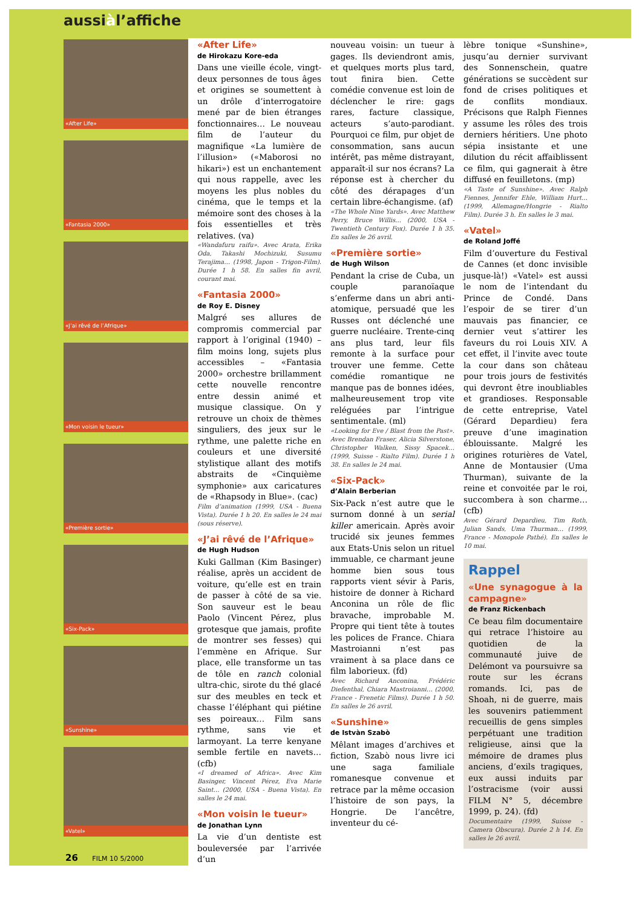aussiàl’affiche
«After Life»
«Fantasia 2000»
«J’ai rêvé de l’Afrique»
«Mon voisin le tueur»
«Première sortie»
«Six-Pack»
«Sunshine»
«Vatel»
«After Life»
de Hirokazu Kore-eda
Dans une vieille école, vingt-deux personnes de tous âges et origines se soumettent à un drôle d’interrogatoire mené par de bien étranges fonctionnaires… Le nouveau film de l’auteur du magnifique «La lumière de l’illusion» («Maborosi no hikari») est un enchantement qui nous rappelle, avec les moyens les plus nobles du cinéma, que le temps et la mémoire sont des choses à la fois essentielles et très relatives. (va)
«Wandafuru raifu». Avec Arata, Erika Oda, Takashi Mochizuki, Susumu Terajima… (1998, Japon - Trigon-Film). Durée 1 h 58. En salles fin avril, courant mai.
«Fantasia 2000»
de Roy E. Disney
Malgré ses allures de compromis commercial par rapport à l’original (1940) – film moins long, sujets plus accessibles – «Fantasia 2000» orchestre brillamment cette nouvelle rencontre entre dessin animé et musique classique. On y retrouve un choix de thèmes singuliers, des jeux sur le rythme, une palette riche en couleurs et une diversité stylistique allant des motifs abstraits de «Cinquième symphonie» aux caricatures de «Rhapsody in Blue». (cac)
Film d’animation (1999, USA - Buena Vista). Durée 1 h 20. En salles le 24 mai (sous réserve).
«J’ai rêvé de l’Afrique»
de Hugh Hudson
Kuki Gallman (Kim Basinger) réalise, après un accident de voiture, qu’elle est en train de passer à côté de sa vie. Son sauveur est le beau Paolo (Vincent Pérez, plus grotesque que jamais, profite de montrer ses fesses) qui l’emmène en Afrique. Sur place, elle transforme un tas de tôle en ranch colonial ultra-chic, sirote du thé glacé sur des meubles en teck et chasse l’éléphant qui piétine ses poireaux… Film sans rythme, sans vie et larmoyant. La terre kenyane semble fertile en navets… (cfb)
«I dreamed of Africa». Avec Kim Basinger, Vincent Pérez, Eva Marie Saint… (2000, USA - Buena Vista). En salles le 24 mai.
«Mon voisin le tueur»
de Jonathan Lynn
La vie d’un dentiste est bouleversée par l’arrivée d’un
nouveau voisin: un tueur à gages. Ils deviendront amis, et quelques morts plus tard, tout finira bien. Cette comédie convenue est loin de déclencher le rire: gags rares, facture classique, acteurs s’auto-parodiant. Pourquoi ce film, pur objet de consommation, sans aucun intérêt, pas même distrayant, apparaît-il sur nos écrans? La réponse est à chercher du côté des dérapages d’un certain libre-échangisme. (af)
«The Whole Nine Yards». Avec Matthew Perry, Bruce Willis… (2000, USA - Twentieth Century Fox). Durée 1 h 35. En salles le 26 avril.
«Première sortie»
de Hugh Wilson
Pendant la crise de Cuba, un couple paranoïaque s’enferme dans un abri anti-atomique, persuadé que les Russes ont déclenché une guerre nucléaire. Trente-cinq ans plus tard, leur fils remonte à la surface pour trouver une femme. Cette comédie romantique ne manque pas de bonnes idées, malheureusement trop vite reléguées par l’intrigue sentimentale. (ml)
«Looking for Eve / Blast from the Past». Avec Brendan Fraser, Alicia Silverstone, Christopher Walken, Sissy Spacek… (1999, Suisse - Rialto Film). Durée 1 h 38. En salles le 24 mai.
«Six-Pack»
d’Alain Berberian
Six-Pack n’est autre que le surnom donné à un serial killer americain. Après avoir trucidé six jeunes femmes aux Etats-Unis selon un rituel immuable, ce charmant jeune homme bien sous tous rapports vient sévir à Paris, histoire de donner à Richard Anconina un rôle de flic bravache, improbable M. Propre qui tient tête à toutes les polices de France. Chiara Mastroianni n’est pas vraiment à sa place dans ce film laborieux. (fd)
Avec Richard Anconina, Frédéric Diefenthal, Chiara Mastroianni… (2000, France - Frenetic Films). Durée 1 h 50. En salles le 26 avril.
«Sunshine»
de Istvàn Szabò
Mêlant images d’archives et fiction, Szabò nous livre ici une saga familiale romanesque convenue et retrace par la même occasion l’histoire de son pays, la Hongrie. De l’ancêtre, inventeur du cé-
lèbre tonique «Sunshine», jusqu’au dernier survivant des Sonnenschein, quatre générations se succèdent sur fond de crises politiques et de conflits mondiaux. Précisons que Ralph Fiennes y assume les rôles des trois derniers héritiers. Une photo sépia insistante et une dilution du récit affaiblissent ce film, qui gagnerait à être diffusé en feuilletons. (mp)
«A Taste of Sunshine». Avec Ralph Fiennes, Jennifer Ehle, William Hurt… (1999, Allemagne/Hongrie - Rialto Film). Durée 3 h. En salles le 3 mai.
«Vatel»
de Roland Joffé
Film d’ouverture du Festival de Cannes (et donc invisible jusque-là!) «Vatel» est aussi le nom de l’intendant du Prince de Condé. Dans l’espoir de se tirer d’un mauvais pas financier, ce dernier veut s’attirer les faveurs du roi Louis XIV. A cet effet, il l’invite avec toute la cour dans son château pour trois jours de festivités qui devront être inoubliables et grandioses. Responsable de cette entreprise, Vatel (Gérard Depardieu) fera preuve d’une imagination éblouissante. Malgré les origines roturières de Vatel, Anne de Montausier (Uma Thurman), suivante de la reine et convoitée par le roi, succombera à son charme… (cfb)
Avec Gérard Depardieu, Tim Roth, Julian Sands, Uma Thurman… (1999, France - Monopole Pathé). En salles le 10 mai.
Rappel
«Une synagogue à la campagne»
de Franz Rickenbach
Ce beau film documentaire qui retrace l’histoire au quotidien de la communauté juive de Delémont va poursuivre sa route sur les écrans romands. Ici, pas de Shoah, ni de guerre, mais les souvenirs patiemment recueillis de gens simples perpétuant une tradition religieuse, ainsi que la mémoire de drames plus anciens, d’exils tragiques, eux aussi induits par l’ostracisme (voir aussi FILM N° 5, décembre 1999, p. 24). (fd)
Documentaire (1999, Suisse - Camera Obscura). Durée 2 h 14. En salles le 26 avril.
26 FILM 10 5/2000